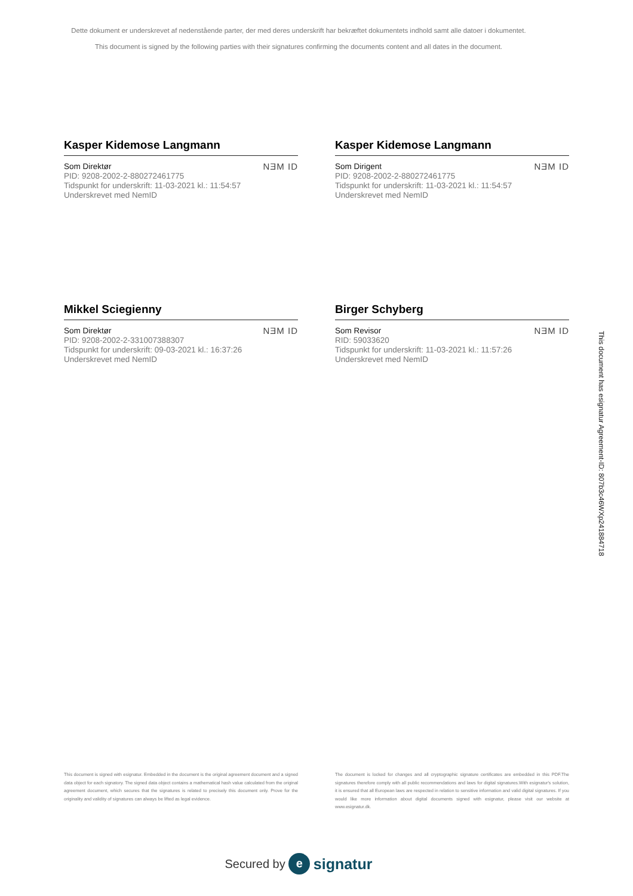Dette dokument er underskrevet af nedenstående parter, der med deres underskrift har bekræftet dokumentets indhold samt alle datoer i dokumentet.
This document is signed by the following parties with their signatures confirming the documents content and all dates in the document.
Kasper Kidemose Langmann
Som Direktør
PID: 9208-2002-2-880272461775
Tidspunkt for underskrift: 11-03-2021 kl.: 11:54:57
Underskrevet med NemID
NƎM ID
Kasper Kidemose Langmann
Som Dirigent
PID: 9208-2002-2-880272461775
Tidspunkt for underskrift: 11-03-2021 kl.: 11:54:57
Underskrevet med NemID
NƎM ID
Mikkel Sciegienny
Som Direktør
PID: 9208-2002-2-331007388307
Tidspunkt for underskrift: 09-03-2021 kl.: 16:37:26
Underskrevet med NemID
NƎM ID
Birger Schyberg
Som Revisor
RID: 59033620
Tidspunkt for underskrift: 11-03-2021 kl.: 11:57:26
Underskrevet med NemID
NƎM ID
This document is signed with esignatur. Embedded in the document is the original agreement document and a signed data object for each signatory. The signed data object contains a mathematical hash value calculated from the original agreement document, which secures that the signatures is related to precisely this document only. Prove for the originality and validity of signatures can always be lifted as legal evidence.
The document is locked for changes and all cryptographic signature certificates are embedded in this PDF.The signatures therefore comply with all public recommendations and laws for digital signatures.With esignatur's solution, it is ensured that all European laws are respected in relation to sensitive information and valid digital signatures. If you would like more information about digital documents signed with esignatur, please visit our website at www.esignatur.dk.
Secured by e signatur
This document has esignatur Agreement-ID: 807b3c46WXp241884718